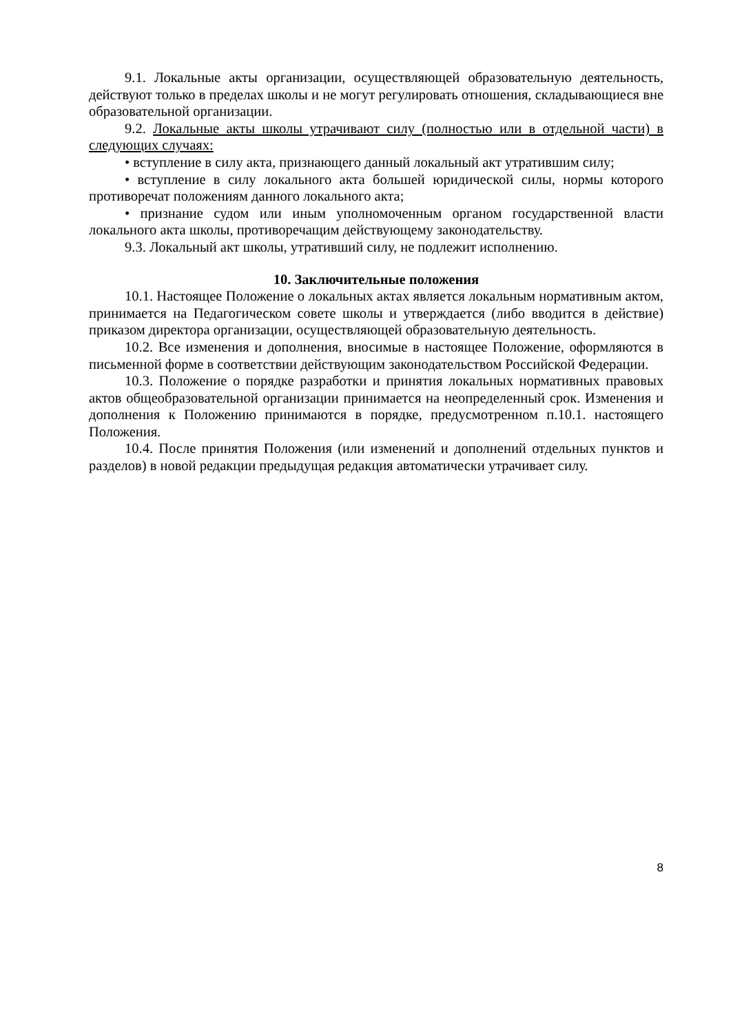9.1. Локальные акты организации, осуществляющей образовательную деятельность, действуют только в пределах школы и не могут регулировать отношения, складывающиеся вне образовательной организации.
9.2. Локальные акты школы утрачивают силу (полностью или в отдельной части) в следующих случаях:
• вступление в силу акта, признающего данный локальный акт утратившим силу;
• вступление в силу локального акта большей юридической силы, нормы которого противоречат положениям данного локального акта;
• признание судом или иным уполномоченным органом государственной власти локального акта школы, противоречащим действующему законодательству.
9.3. Локальный акт школы, утративший силу, не подлежит исполнению.
10. Заключительные положения
10.1. Настоящее Положение о локальных актах является локальным нормативным актом, принимается на Педагогическом совете школы и утверждается (либо вводится в действие) приказом директора организации, осуществляющей образовательную деятельность.
10.2. Все изменения и дополнения, вносимые в настоящее Положение, оформляются в письменной форме в соответствии действующим законодательством Российской Федерации.
10.3. Положение о порядке разработки и принятия локальных нормативных правовых актов общеобразовательной организации принимается на неопределенный срок. Изменения и дополнения к Положению принимаются в порядке, предусмотренном п.10.1. настоящего Положения.
10.4. После принятия Положения (или изменений и дополнений отдельных пунктов и разделов) в новой редакции предыдущая редакция автоматически утрачивает силу.
8